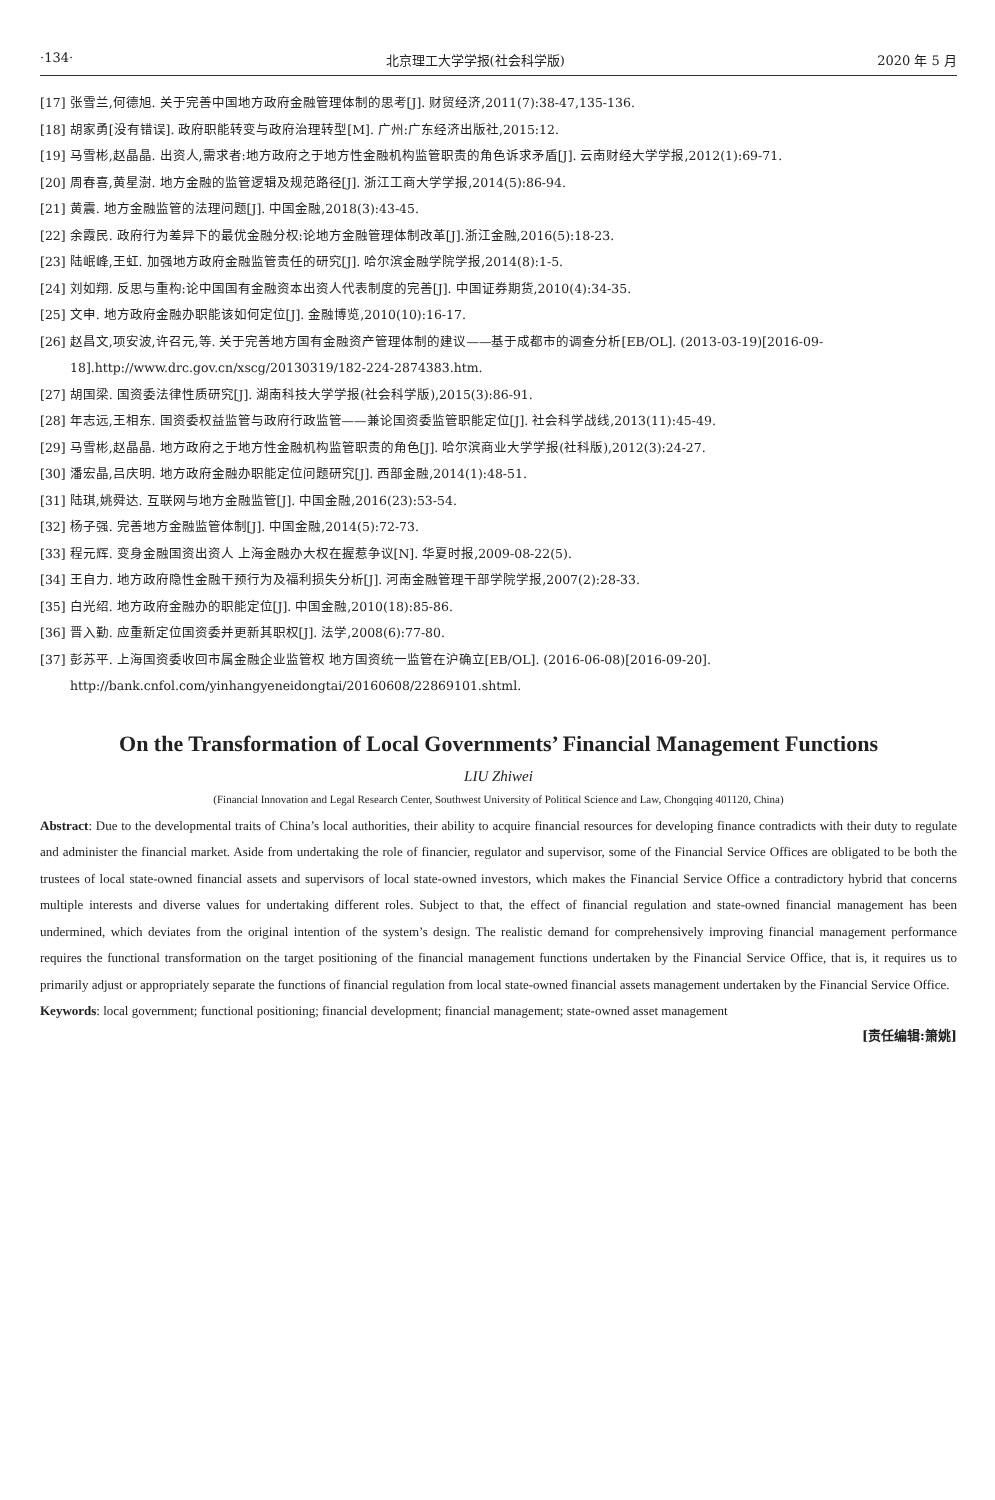·134· 北京理工大学学报(社会科学版) 2020 年 5 月
[17] 张雪兰,何德旭. 关于完善中国地方政府金融管理体制的思考[J]. 财贸经济,2011(7):38-47,135-136.
[18] 胡家勇[没有错误]. 政府职能转变与政府治理转型[M]. 广州:广东经济出版社,2015:12.
[19] 马雪彬,赵晶晶. 出资人,需求者:地方政府之于地方性金融机构监管职责的角色诉求矛盾[J]. 云南财经大学学报,2012(1):69-71.
[20] 周春喜,黄星澍. 地方金融的监管逻辑及规范路径[J]. 浙江工商大学学报,2014(5):86-94.
[21] 黄震. 地方金融监管的法理问题[J]. 中国金融,2018(3):43-45.
[22] 余霞民. 政府行为差异下的最优金融分权:论地方金融管理体制改革[J].浙江金融,2016(5):18-23.
[23] 陆岷峰,王虹. 加强地方政府金融监管责任的研究[J]. 哈尔滨金融学院学报,2014(8):1-5.
[24] 刘如翔. 反思与重构:论中国国有金融资本出资人代表制度的完善[J]. 中国证券期货,2010(4):34-35.
[25] 文申. 地方政府金融办职能该如何定位[J]. 金融博览,2010(10):16-17.
[26] 赵昌文,项安波,许召元,等. 关于完善地方国有金融资产管理体制的建议——基于成都市的调查分析[EB/OL]. (2013-03-19)[2016-09-18].http://www.drc.gov.cn/xscg/20130319/182-224-2874383.htm.
[27] 胡国梁. 国资委法律性质研究[J]. 湖南科技大学学报(社会科学版),2015(3):86-91.
[28] 年志远,王相东. 国资委权益监管与政府行政监管——兼论国资委监管职能定位[J]. 社会科学战线,2013(11):45-49.
[29] 马雪彬,赵晶晶. 地方政府之于地方性金融机构监管职责的角色[J]. 哈尔滨商业大学学报(社科版),2012(3):24-27.
[30] 潘宏晶,吕庆明. 地方政府金融办职能定位问题研究[J]. 西部金融,2014(1):48-51.
[31] 陆琪,姚舜达. 互联网与地方金融监管[J]. 中国金融,2016(23):53-54.
[32] 杨子强. 完善地方金融监管体制[J]. 中国金融,2014(5):72-73.
[33] 程元辉. 变身金融国资出资人 上海金融办大权在握惹争议[N]. 华夏时报,2009-08-22(5).
[34] 王自力. 地方政府隐性金融干预行为及福利损失分析[J]. 河南金融管理干部学院学报,2007(2):28-33.
[35] 白光绍. 地方政府金融办的职能定位[J]. 中国金融,2010(18):85-86.
[36] 晋入勤. 应重新定位国资委并更新其职权[J]. 法学,2008(6):77-80.
[37] 彭苏平. 上海国资委收回市属金融企业监管权 地方国资统一监管在沪确立[EB/OL]. (2016-06-08)[2016-09-20]. http://bank.cnfol.com/yinhangyeneidongtai/20160608/22869101.shtml.
On the Transformation of Local Governments’ Financial Management Functions
LIU Zhiwei
(Financial Innovation and Legal Research Center, Southwest University of Political Science and Law, Chongqing 401120, China)
Abstract: Due to the developmental traits of China’s local authorities, their ability to acquire financial resources for developing finance contradicts with their duty to regulate and administer the financial market. Aside from undertaking the role of financier, regulator and supervisor, some of the Financial Service Offices are obligated to be both the trustees of local state-owned financial assets and supervisors of local state-owned investors, which makes the Financial Service Office a contradictory hybrid that concerns multiple interests and diverse values for undertaking different roles. Subject to that, the effect of financial regulation and state-owned financial management has been undermined, which deviates from the original intention of the system’s design. The realistic demand for comprehensively improving financial management performance requires the functional transformation on the target positioning of the financial management functions undertaken by the Financial Service Office, that is, it requires us to primarily adjust or appropriately separate the functions of financial regulation from local state-owned financial assets management undertaken by the Financial Service Office.
Keywords: local government; functional positioning; financial development; financial management; state-owned asset management
[责任编辑:箫姚]